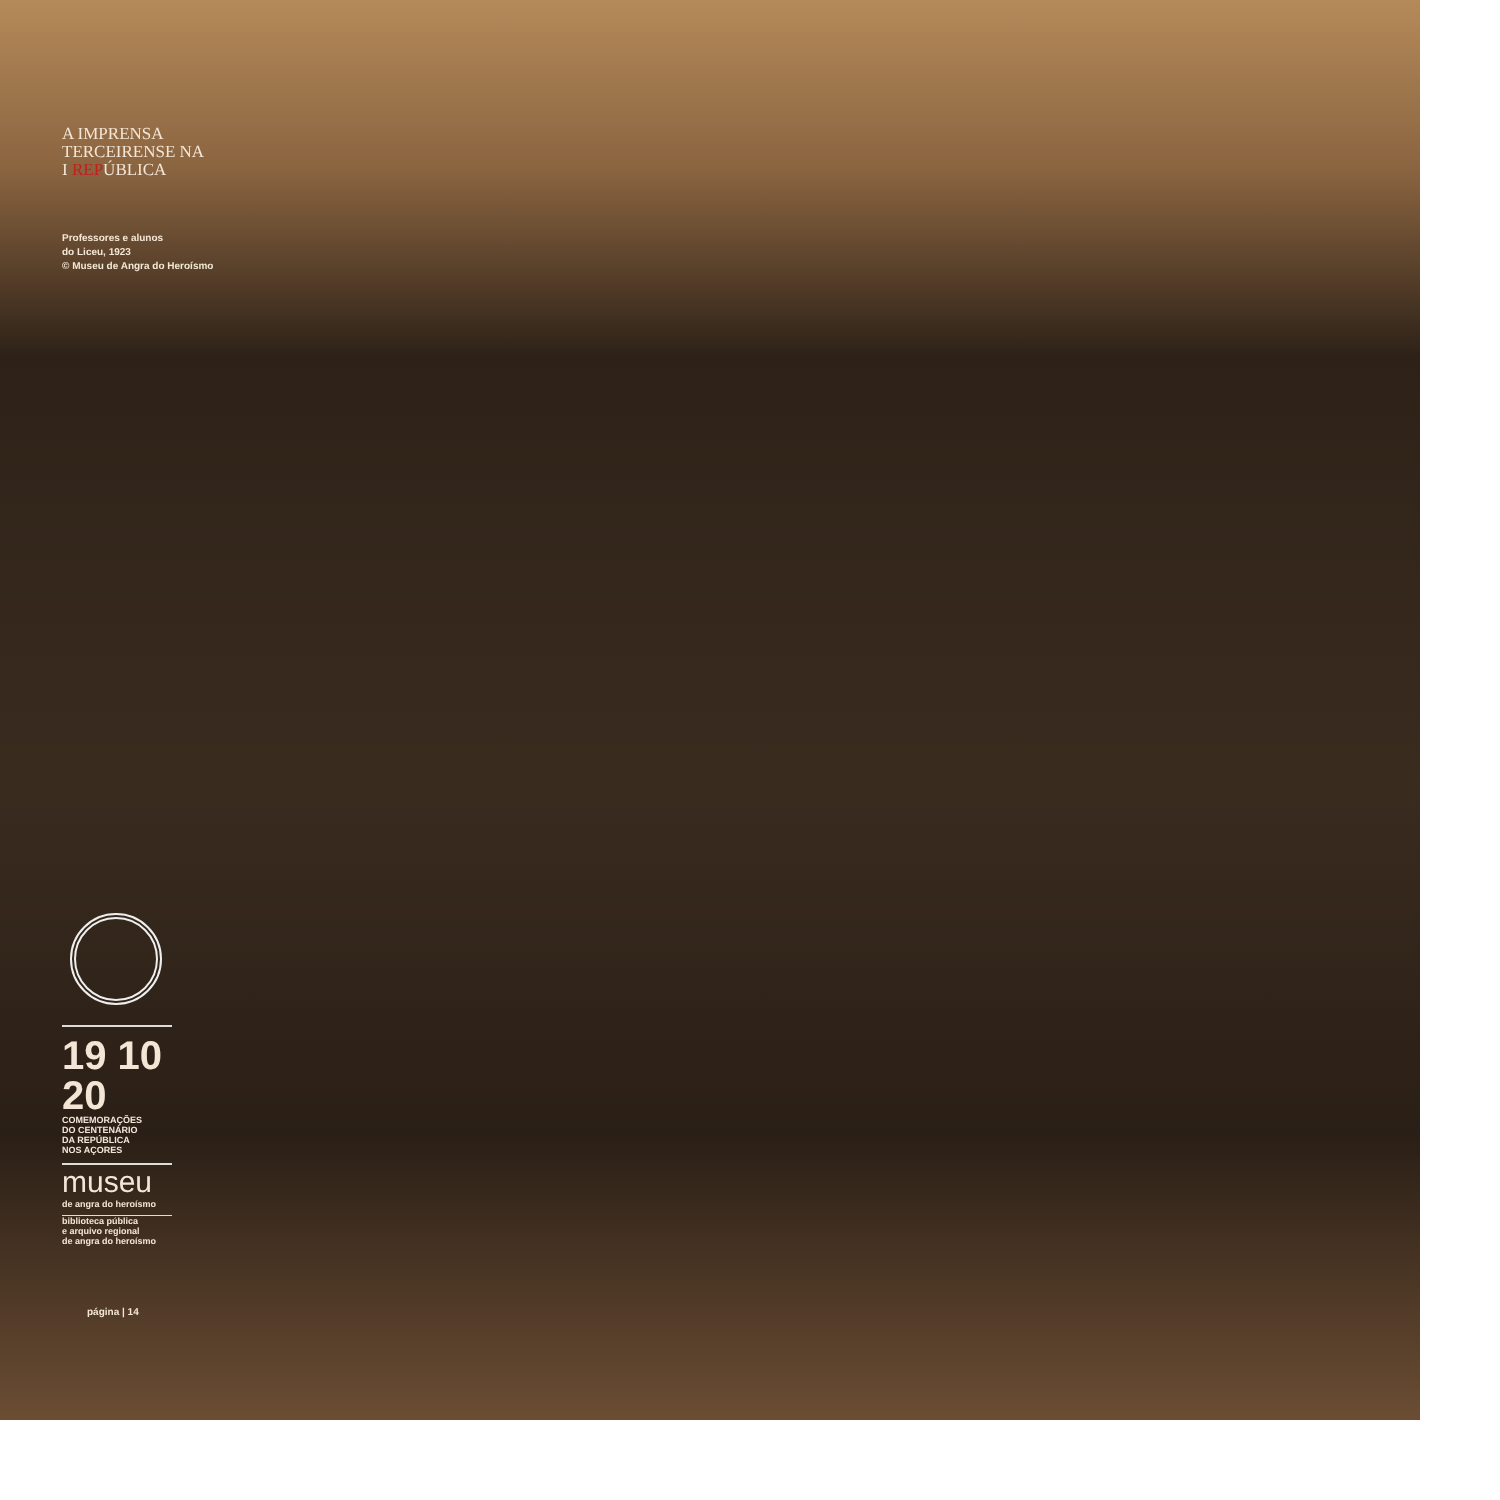A IMPRENSA
TERCEIRENSE NA
I REPÚBLICA
Professores e alunos
do Liceu, 1923
© Museu de Angra do Heroísmo
19 10
20
COMEMORAÇÕES
DO CENTENÁRIO
DA REPÚBLICA
NOS AÇORES
museu
de angra do heroísmo
biblioteca pública
e arquivo regional
de angra do heroísmo
página | 14